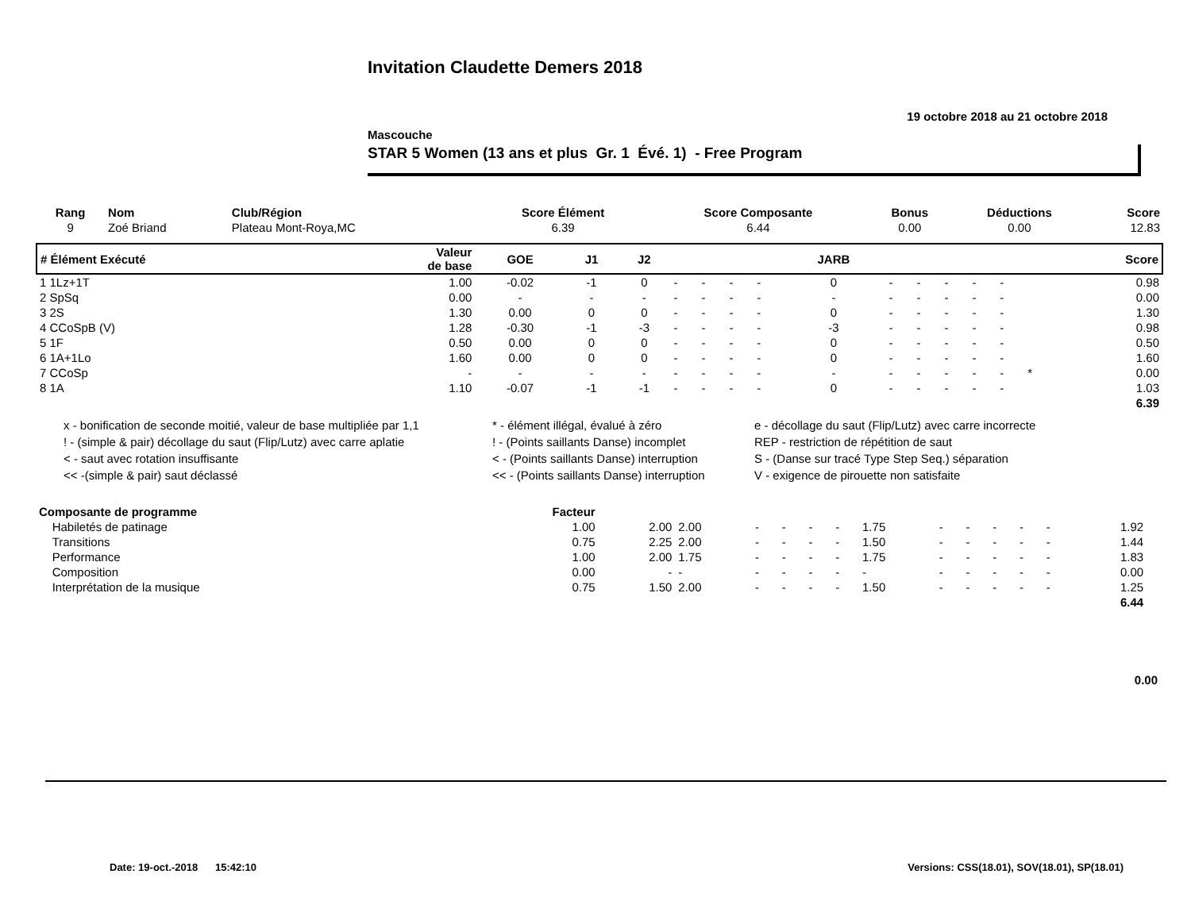Invitation Claudette Demers 2018
19 octobre 2018 au 21 octobre 2018
Mascouche
STAR 5 Women (13 ans et plus Gr. 1 Évé. 1) - Free Program
| Rang | Nom | Club/Région | Score Élément | Score Composante | Bonus | Déductions | Score |
| --- | --- | --- | --- | --- | --- | --- | --- |
| 9 | Zoé Briand | Plateau Mont-Roya,MC | 6.39 | 6.44 | 0.00 | 0.00 | 12.83 |
| # Élément Exécuté | Valeur de base | GOE | J1 | J2 | | | | | JARB | | | | | | | Score |
| --- | --- | --- | --- | --- | --- | --- | --- | --- | --- | --- | --- | --- | --- | --- | --- | --- |
| 1 1Lz+1T | 1.00 | -0.02 | -1 | 0 | - | - | - | - | 0 | - | - | - | - | - | | 0.98 |
| 2 SpSq | 0.00 | - | - | - | - | - | - | - | - | - | - | - | - | - | | 0.00 |
| 3 2S | 1.30 | 0.00 | 0 | 0 | - | - | - | - | 0 | - | - | - | - | - | | 1.30 |
| 4 CCoSpB (V) | 1.28 | -0.30 | -1 | -3 | - | - | - | - | -3 | - | - | - | - | - | | 0.98 |
| 5 1F | 0.50 | 0.00 | 0 | 0 | - | - | - | - | 0 | - | - | - | - | - | | 0.50 |
| 6 1A+1Lo | 1.60 | 0.00 | 0 | 0 | - | - | - | - | 0 | - | - | - | - | - | | 1.60 |
| 7 CCoSp | - | - | - | - | - | - | - | - | - | - | - | - | - | - | * | 0.00 |
| 8 1A | 1.10 | -0.07 | -1 | -1 | - | - | - | - | 0 | - | - | - | - | - | | 1.03 |
| | | | | | | | | | | | | | | | | 6.39 |
x - bonification de seconde moitié, valeur de base multipliée par 1,1
* - élément illégal, évalué à zéro
e - décollage du saut (Flip/Lutz) avec carre incorrecte
! - (simple & pair) décollage du saut (Flip/Lutz) avec carre aplatie
! - (Points saillants Danse) incomplet
REP - restriction de répétition de saut
< - saut avec rotation insuffisante
< - (Points saillants Danse) interruption
S - (Danse sur tracé Type Step Seq.) séparation
<< -(simple & pair) saut déclassé
<< - (Points saillants Danse) interruption
V - exigence de pirouette non satisfaite
| Composante de programme | Facteur | | | | | | | | | | | | | | |
| --- | --- | --- | --- | --- | --- | --- | --- | --- | --- | --- | --- | --- | --- | --- | --- |
| Habiletés de patinage | 1.00 | 2.00 | 2.00 | - | - | - | - | 1.75 | - | - | - | - | - | 1.92 | |
| Transitions | 0.75 | 2.25 | 2.00 | - | - | - | - | 1.50 | - | - | - | - | - | 1.44 | |
| Performance | 1.00 | 2.00 | 1.75 | - | - | - | - | 1.75 | - | - | - | - | - | 1.83 | |
| Composition | 0.00 | - | - | - | - | - | - | - | - | - | - | - | - | 0.00 | |
| Interprétation de la musique | 0.75 | 1.50 | 2.00 | - | - | - | - | 1.50 | - | - | - | - | - | 1.25 | |
| | | | | | | | | | | | | | | 6.44 | |
0.00
Date: 19-oct.-2018 15:42:10 Versions: CSS(18.01), SOV(18.01), SP(18.01)